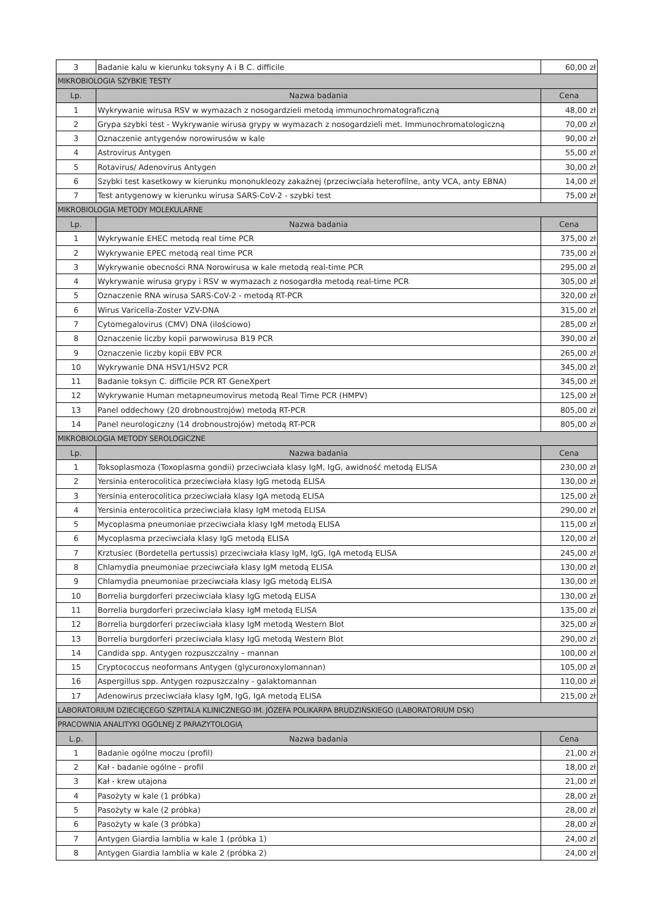| 3 | Badanie kalu w kierunku toksyny A i B C. difficile | 60,00 zł |
| MIKROBIOLOGIA SZYBKIE TESTY | | |
| Lp. | Nazwa badania | Cena |
| 1 | Wykrywanie wirusa RSV w wymazach z nosogardzieli metodą immunochromatograficzną | 48,00 zł |
| 2 | Grypa szybki test - Wykrywanie wirusa grypy w wymazach z nosogardzieli met. Immunochromatologiczną | 70,00 zł |
| 3 | Oznaczenie antygenów norowirusów w kale | 90,00 zł |
| 4 | Astrovirus Antygen | 55,00 zł |
| 5 | Rotavirus/ Adenovirus Antygen | 30,00 zł |
| 6 | Szybki test kasetkowy w kierunku mononukleozy zakaźnej (przeciwciała heterofilne, anty VCA, anty EBNA) | 14,00 zł |
| 7 | Test antygenowy w kierunku wirusa SARS-CoV-2 - szybki test | 75,00 zł |
| MIKROBIOLOGIA METODY MOLEKULARNE | | |
| Lp. | Nazwa badania | Cena |
| 1 | Wykrywanie EHEC metodą real time PCR | 375,00 zł |
| 2 | Wykrywanie EPEC metodą real time PCR | 735,00 zł |
| 3 | Wykrywanie obecności RNA Norowirusa w kale metodą real-time PCR | 295,00 zł |
| 4 | Wykrywanie wirusa grypy i RSV w wymazach z nosogardła metodą real-time PCR | 305,00 zł |
| 5 | Oznaczenie RNA wirusa SARS-CoV-2 - metodą RT-PCR | 320,00 zł |
| 6 | Wirus Varicella-Zoster VZV-DNA | 315,00 zł |
| 7 | Cytomegalovirus (CMV) DNA (ilościowo) | 285,00 zł |
| 8 | Oznaczenie liczby kopii parwowirusa B19 PCR | 390,00 zł |
| 9 | Oznaczenie liczby kopii EBV PCR | 265,00 zł |
| 10 | Wykrywanie DNA HSV1/HSV2 PCR | 345,00 zł |
| 11 | Badanie toksyn C. difficile PCR RT GeneXpert | 345,00 zł |
| 12 | Wykrywanie Human metapneumovirus metodą Real Time PCR (HMPV) | 125,00 zł |
| 13 | Panel oddechowy (20 drobnoustrojów) metodą RT-PCR | 805,00 zł |
| 14 | Panel neurologiczny (14 drobnoustrojów) metodą RT-PCR | 805,00 zł |
| MIKROBIOLOGIA METODY SEROLOGICZNE | | |
| Lp. | Nazwa badania | Cena |
| 1 | Toksoplasmoza (Toxoplasma gondii) przeciwciała klasy IgM, IgG, awidność metodą ELISA | 230,00 zł |
| 2 | Yersinia enterocolitica przeciwciała klasy IgG metodą ELISA | 130,00 zł |
| 3 | Yersinia enterocolitica przeciwciała klasy IgA metodą ELISA | 125,00 zł |
| 4 | Yersinia enterocolitica przeciwciała klasy IgM metodą ELISA | 290,00 zł |
| 5 | Mycoplasma pneumoniae przeciwciała klasy IgM metodą ELISA | 115,00 zł |
| 6 | Mycoplasma przeciwciała klasy IgG metodą ELISA | 120,00 zł |
| 7 | Krztusiec (Bordetella pertussis) przeciwciała klasy IgM, IgG, IgA metodą ELISA | 245,00 zł |
| 8 | Chlamydia pneumoniae przeciwciała klasy IgM metodą ELISA | 130,00 zł |
| 9 | Chlamydia pneumoniae przeciwciała klasy IgG metodą ELISA | 130,00 zł |
| 10 | Borrelia burgdorferi przeciwciała klasy IgG metodą ELISA | 130,00 zł |
| 11 | Borrelia burgdorferi przeciwciała klasy IgM metodą ELISA | 135,00 zł |
| 12 | Borrelia burgdorferi przeciwciała klasy IgM metodą Western Blot | 325,00 zł |
| 13 | Borrelia burgdorferi przeciwciała klasy IgG metodą Western Blot | 290,00 zł |
| 14 | Candida spp. Antygen rozpuszczalny – mannan | 100,00 zł |
| 15 | Cryptococcus neoformans Antygen (glycuronoxylomannan) | 105,00 zł |
| 16 | Aspergillus spp. Antygen rozpuszczalny - galaktomannan | 110,00 zł |
| 17 | Adenowirus przeciwciała klasy IgM, IgG, IgA metodą ELISA | 215,00 zł |
| LABORATORIUM DZIECIĘCEGO SZPITALA KLINICZNEGO IM. JÓZEFA POLIKARPA BRUDZIŃSKIEGO (LABORATORIUM DSK) | | |
| PRACOWNIA ANALITYKI OGÓLNEJ Z PARAZYTOLOGIĄ | | |
| L.p. | Nazwa badania | Cena |
| 1 | Badanie ogólne moczu (profil) | 21,00 zł |
| 2 | Kał - badanie ogólne - profil | 18,00 zł |
| 3 | Kał - krew utajona | 21,00 zł |
| 4 | Pasożyty w kale (1 próbka) | 28,00 zł |
| 5 | Pasożyty w kale (2 próbka) | 28,00 zł |
| 6 | Pasożyty w kale (3 próbka) | 28,00 zł |
| 7 | Antygen Giardia lamblia w kale 1 (próbka 1) | 24,00 zł |
| 8 | Antygen Giardia lamblia w kale 2 (próbka 2) | 24,00 zł |